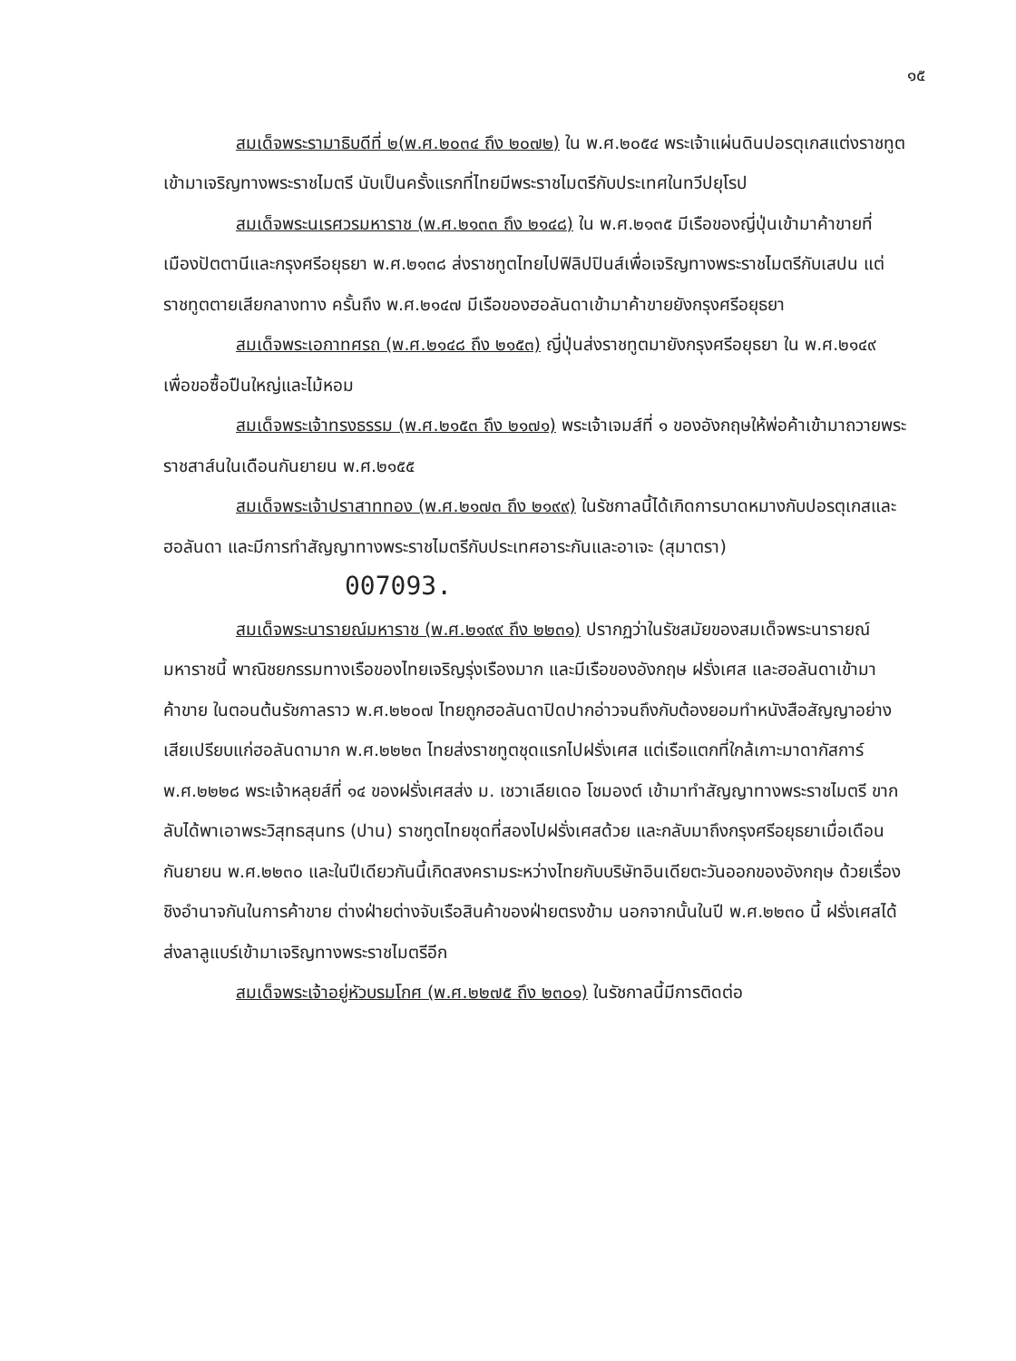๑๕
สมเด็จพระรามาธิบดีที่ ๒(พ.ศ.๒๐๓๔ ถึง ๒๐๗๒) ใน พ.ศ.๒๐๕๔ พระเจ้าแผ่นดินปอรตุเกสแต่งราชทูตเข้ามาเจริญทางพระราชไมตรี นับเป็นครั้งแรกที่ไทยมีพระราชไมตรีกับประเทศในทวีปยุโรป
สมเด็จพระนเรศวรมหาราช (พ.ศ.๒๑๓๓ ถึง ๒๑๔๘) ใน พ.ศ.๒๑๓๕ มีเรือของญี่ปุ่นเข้ามาค้าขายที่เมืองปัตตานีและกรุงศรีอยุธยา พ.ศ.๒๑๓๘ ส่งราชทูตไทยไปฟิลิปปินส์เพื่อเจริญทางพระราชไมตรีกับเสปน แต่ราชทูตตายเสียกลางทาง ครั้นถึง พ.ศ.๒๑๔๗ มีเรือของฮอลันดาเข้ามาค้าขายยังกรุงศรีอยุธยา
สมเด็จพระเอกาทศรถ (พ.ศ.๒๑๔๘ ถึง ๒๑๕๓) ญี่ปุ่นส่งราชทูตมายังกรุงศรีอยุธยา ใน พ.ศ.๒๑๔๙ เพื่อขอซื้อปืนใหญ่และไม้หอม
สมเด็จพระเจ้าทรงธรรม (พ.ศ.๒๑๕๓ ถึง ๒๑๗๑) พระเจ้าเจมส์ที่ ๑ ของอังกฤษให้พ่อค้าเข้ามาถวายพระราชสาส์นในเดือนกันยายน พ.ศ.๒๑๕๕
สมเด็จพระเจ้าปราสาททอง (พ.ศ.๒๑๗๓ ถึง ๒๑๙๙) ในรัชกาลนี้ได้เกิดการบาดหมางกับปอรตุเกสและฮอลันดา และมีการทำสัญญาทางพระราชไมตรีกับประเทศอาระกันและอาเจะ (สุมาตรา) 007093.
สมเด็จพระนารายณ์มหาราช (พ.ศ.๒๑๙๙ ถึง ๒๒๓๑) ปรากฏว่าในรัชสมัยของสมเด็จพระนารายณ์มหาราชนี้ พาณิชยกรรมทางเรือของไทยเจริญรุ่งเรืองมาก และมีเรือของอังกฤษ ฝรั่งเศส และฮอลันดาเข้ามาค้าขาย ในตอนต้นรัชกาลราว พ.ศ.๒๒๐๗ ไทยถูกฮอลันดาปิดปากอ่าวจนถึงกับต้องยอมทำหนังสือสัญญาอย่างเสียเปรียบแก่ฮอลันดามาก พ.ศ.๒๒๒๓ ไทยส่งราชทูตชุดแรกไปฝรั่งเศส แต่เรือแตกที่ใกล้เกาะมาดากัสการ์ พ.ศ.๒๒๒๘ พระเจ้าหลุยส์ที่ ๑๔ ของฝรั่งเศสส่ง ม. เชวาเลียเดอ โชมองต์ เข้ามาทำสัญญาทางพระราชไมตรี ขากลับได้พาเอาพระวิสุทธสุนทร (ปาน) ราชทูตไทยชุดที่สองไปฝรั่งเศสด้วย และกลับมาถึงกรุงศรีอยุธยาเมื่อเดือนกันยายน พ.ศ.๒๒๓๐ และในปีเดียวกันนี้เกิดสงครามระหว่างไทยกับบริษัทอินเดียตะวันออกของอังกฤษ ด้วยเรื่องชิงอำนาจกันในการค้าขาย ต่างฝ่ายต่างจับเรือสินค้าของฝ่ายตรงข้าม นอกจากนั้นในปี พ.ศ.๒๒๓๐ นี้ ฝรั่งเศสได้ส่งลาลูแบร์เข้ามาเจริญทางพระราชไมตรีอีก
สมเด็จพระเจ้าอยู่หัวบรมโกศ (พ.ศ.๒๒๗๕ ถึง ๒๓๐๑) ในรัชกาลนี้มีการติดต่อ